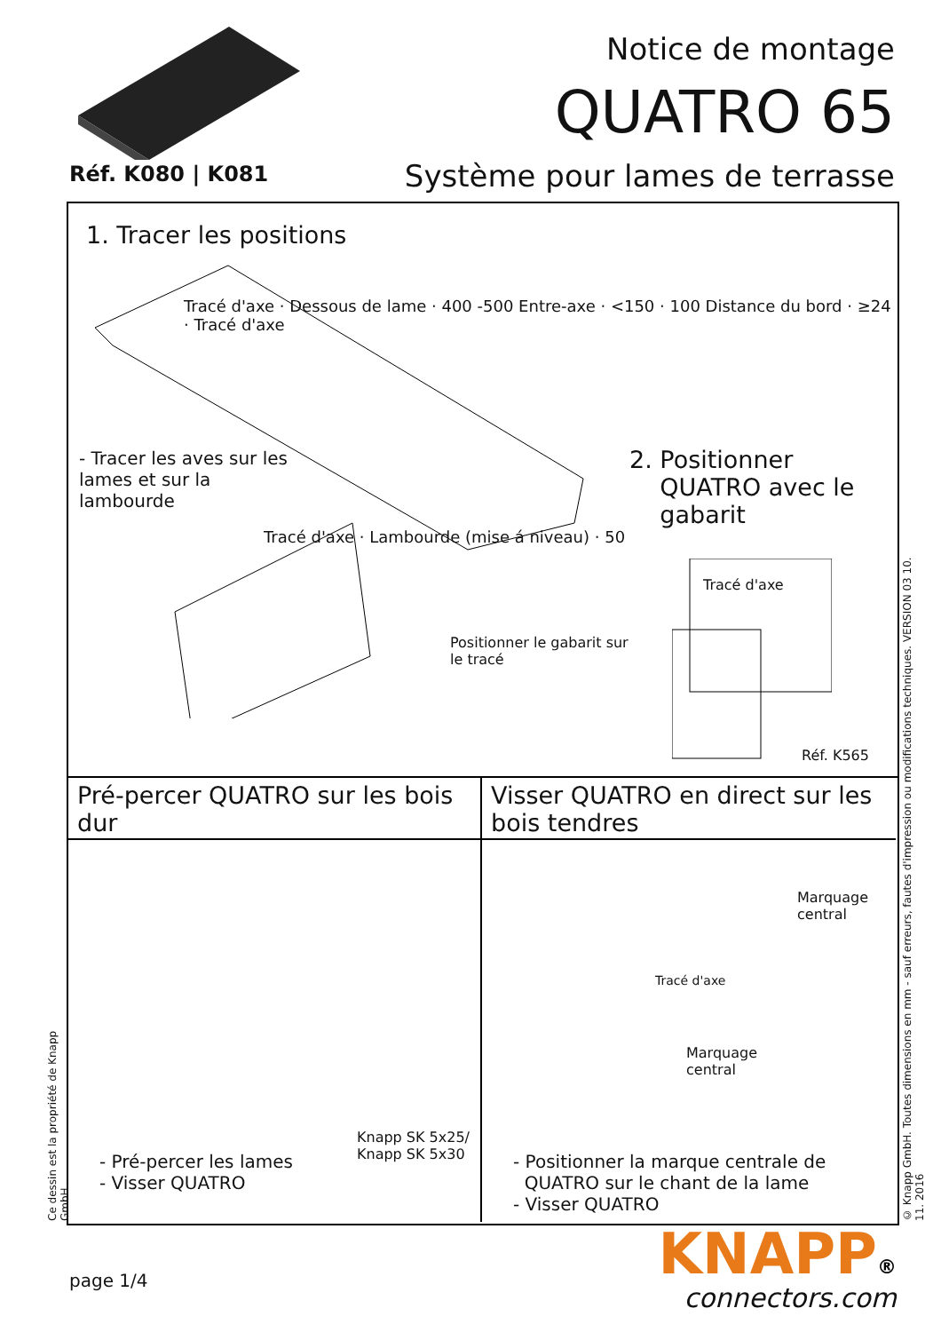Réf. K080 | K081
Notice de montage
QUATRO 65
Système pour lames de terrasse
1. Tracer les positions
Tracé d'axe · Dessous de lame · 400 -500 Entre-axe · <150 · 100 Distance du bord · ≥24 · Tracé d'axe
- Tracer les aves sur les lames et sur la lambourde
Tracé d'axe · Lambourde (mise á niveau) · 50
2. Positionner
QUATRO avec le
gabarit
Positionner le gabarit sur
le tracé
Tracé d'axe
Réf. K565
Pré-percer QUATRO sur les bois dur
Knapp SK 5x25/
Knapp SK 5x30
- Pré-percer les lames
- Visser QUATRO
Visser QUATRO en direct sur les bois tendres
Marquage
central
Tracé d'axe
Marquage
central
- Positionner la marque centrale de
QUATRO sur le chant de la lame
- Visser QUATRO
Ce dessin est la propriété de Knapp GmbH.
© Knapp GmbH. Toutes dimensions en mm - sauf erreurs, fautes d'impression ou modifications techniques. VERSION 03 10. 11. 2016
page 1/4
KNAPP®
connectors.com